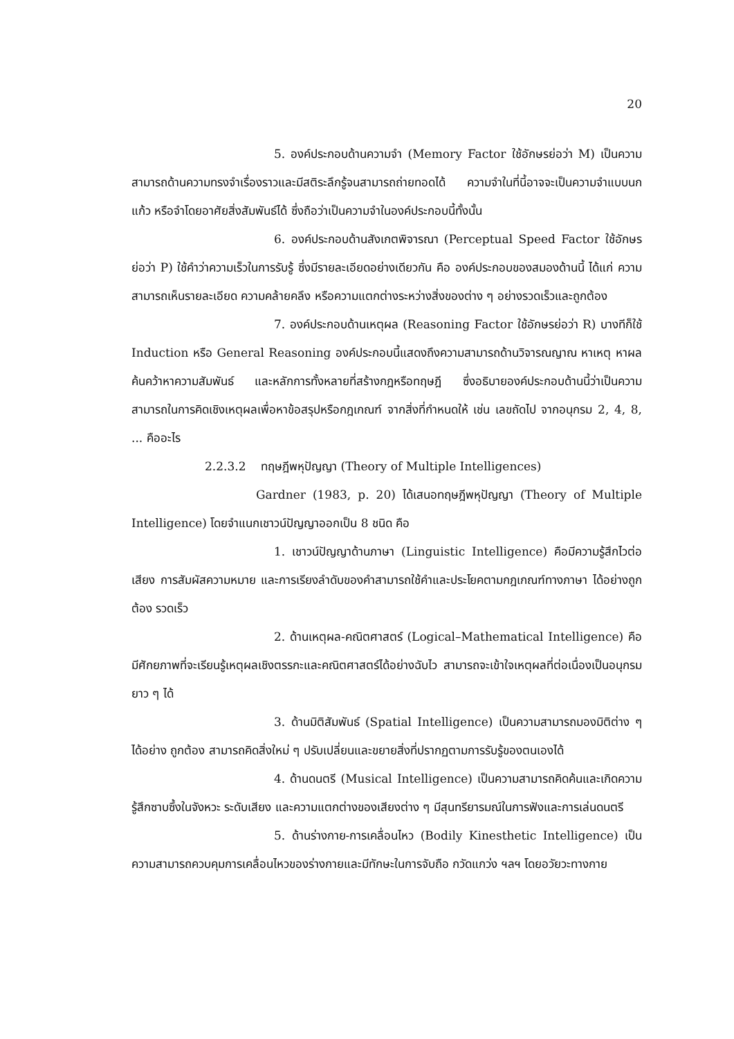20
5. องค์ประกอบด้านความจำ (Memory Factor ใช้อักษรย่อว่า M) เป็นความสามารถด้านความทรงจำเรื่องราวและมีสติระลึกรู้จนสามารถถ่ายทอดได้ ความจำในที่นี้อาจจะเป็นความจำแบบนกแก้ว หรือจำโดยอาศัยสิ่งสัมพันธ์ได้ ซึ่งถือว่าเป็นความจำในองค์ประกอบนี้ทั้งนั้น
6. องค์ประกอบด้านสังเกตพิจารณา (Perceptual Speed Factor ใช้อักษรย่อว่า P) ใช้คำว่าความเร็วในการรับรู้ ซึ่งมีรายละเอียดอย่างเดียวกัน คือ องค์ประกอบของสมองด้านนี้ ได้แก่ ความสามารถเห็นรายละเอียด ความคล้ายคลึง หรือความแตกต่างระหว่างสิ่งของต่าง ๆ อย่างรวดเร็วและถูกต้อง
7. องค์ประกอบด้านเหตุผล (Reasoning Factor ใช้อักษรย่อว่า R) บางทีก็ใช้ Induction หรือ General Reasoning องค์ประกอบนี้แสดงถึงความสามารถด้านวิจารณญาณ หาเหตุ หาผล ค้นคว้าหาความสัมพันธ์ และหลักการทั้งหลายที่สร้างกฎหรือทฤษฎี ซึ่งอธิบายองค์ประกอบด้านนี้ว่าเป็นความสามารถในการคิดเชิงเหตุผลเพื่อหาข้อสรุปหรือกฎเกณฑ์ จากสิ่งที่กำหนดให้ เช่น เลขถัดไป จากอนุกรม 2, 4, 8, ... คืออะไร
2.2.3.2 ทฤษฎีพหุปัญญา (Theory of Multiple Intelligences)
Gardner (1983, p. 20) ได้เสนอทฤษฎีพหุปัญญา (Theory of Multiple Intelligence) โดยจำแนกเชาวน์ปัญญาออกเป็น 8 ชนิด คือ
1. เชาวน์ปัญญาด้านภาษา (Linguistic Intelligence) คือมีความรู้สึกไวต่อเสียง การสัมผัสความหมาย และการเรียงลำดับของคำสามารถใช้คำและประโยคตามกฎเกณฑ์ทางภาษา ได้อย่างถูกต้อง รวดเร็ว
2. ด้านเหตุผล-คณิตศาสตร์ (Logical–Mathematical Intelligence) คือ มีศักยภาพที่จะเรียนรู้เหตุผลเชิงตรรกะและคณิตศาสตร์ได้อย่างฉับไว สามารถจะเข้าใจเหตุผลที่ต่อเนื่องเป็นอนุกรมยาว ๆ ได้
3. ด้านมิติสัมพันธ์ (Spatial Intelligence) เป็นความสามารถมองมิติต่าง ๆ ได้อย่าง ถูกต้อง สามารถคิดสิ่งใหม่ ๆ ปรับเปลี่ยนและขยายสิ่งที่ปรากฏตามการรับรู้ของตนเองได้
4. ด้านดนตรี (Musical Intelligence) เป็นความสามารถคิดค้นและเกิดความ รู้สึกซาบซึ้งในจังหวะ ระดับเสียง และความแตกต่างของเสียงต่าง ๆ มีสุนทรียารมณ์ในการฟังและการเล่นดนตรี
5. ด้านร่างกาย-การเคลื่อนไหว (Bodily Kinesthetic Intelligence) เป็นความสามารถควบคุมการเคลื่อนไหวของร่างกายและมีทักษะในการจับถือ กวัดแกว่ง ฯลฯ โดยอวัยวะทางกาย